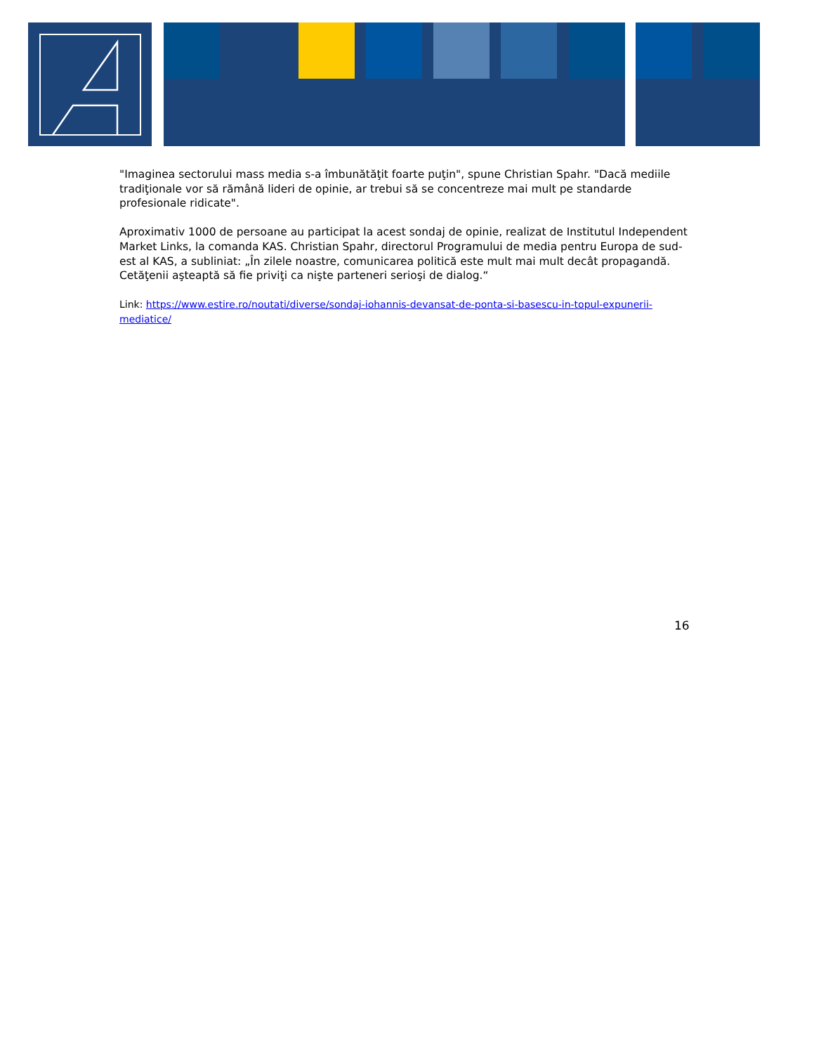"Imaginea sectorului mass media s-a îmbunătăţit foarte puţin", spune Christian Spahr. "Dacă mediile tradiţionale vor să rămână lideri de opinie, ar trebui să se concentreze mai mult pe standarde profesionale ridicate".
Aproximativ 1000 de persoane au participat la acest sondaj de opinie, realizat de Institutul Independent Market Links, la comanda KAS. Christian Spahr, directorul Programului de media pentru Europa de sud-est al KAS, a subliniat: „În zilele noastre, comunicarea politică este mult mai mult decât propagandă. Cetăţenii aşteaptă să fie priviţi ca nişte parteneri serioşi de dialog.“
Link: https://www.estire.ro/noutati/diverse/sondaj-iohannis-devansat-de-ponta-si-basescu-in-topul-expunerii-mediatice/
16